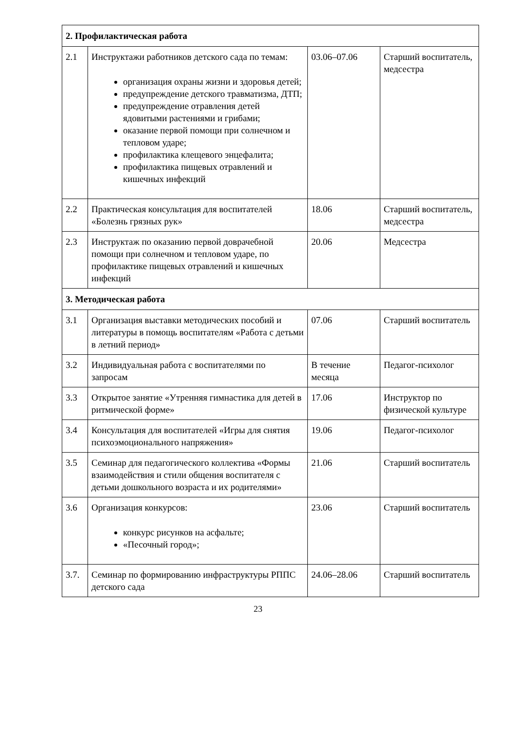| 2. Профилактическая работа | | | |
| 2.1 | Инструктажи работников детского сада по темам: организация охраны жизни и здоровья детей; предупреждение детского травматизма, ДТП; предупреждение отравления детей ядовитыми растениями и грибами; оказание первой помощи при солнечном и тепловом ударе; профилактика клещевого энцефалита; профилактика пищевых отравлений и кишечных инфекций | 03.06–07.06 | Старший воспитатель, медсестра |
| 2.2 | Практическая консультация для воспитателей «Болезнь грязных рук» | 18.06 | Старший воспитатель, медсестра |
| 2.3 | Инструктаж по оказанию первой доврачебной помощи при солнечном и тепловом ударе, по профилактике пищевых отравлений и кишечных инфекций | 20.06 | Медсестра |
| 3. Методическая работа | | | |
| 3.1 | Организация выставки методических пособий и литературы в помощь воспитателям «Работа с детьми в летний период» | 07.06 | Старший воспитатель |
| 3.2 | Индивидуальная работа с воспитателями по запросам | В течение месяца | Педагог-психолог |
| 3.3 | Открытое занятие «Утренняя гимнастика для детей в ритмической форме» | 17.06 | Инструктор по физической культуре |
| 3.4 | Консультация для воспитателей «Игры для снятия психоэмоционального напряжения» | 19.06 | Педагог-психолог |
| 3.5 | Семинар для педагогического коллектива «Формы взаимодействия и стили общения воспитателя с детьми дошкольного возраста и их родителями» | 21.06 | Старший воспитатель |
| 3.6 | Организация конкурсов: конкурс рисунков на асфальте; «Песочный город»; | 23.06 | Старший воспитатель |
| 3.7. | Семинар по формированию инфраструктуры РППС детского сада | 24.06–28.06 | Старший воспитатель |
23